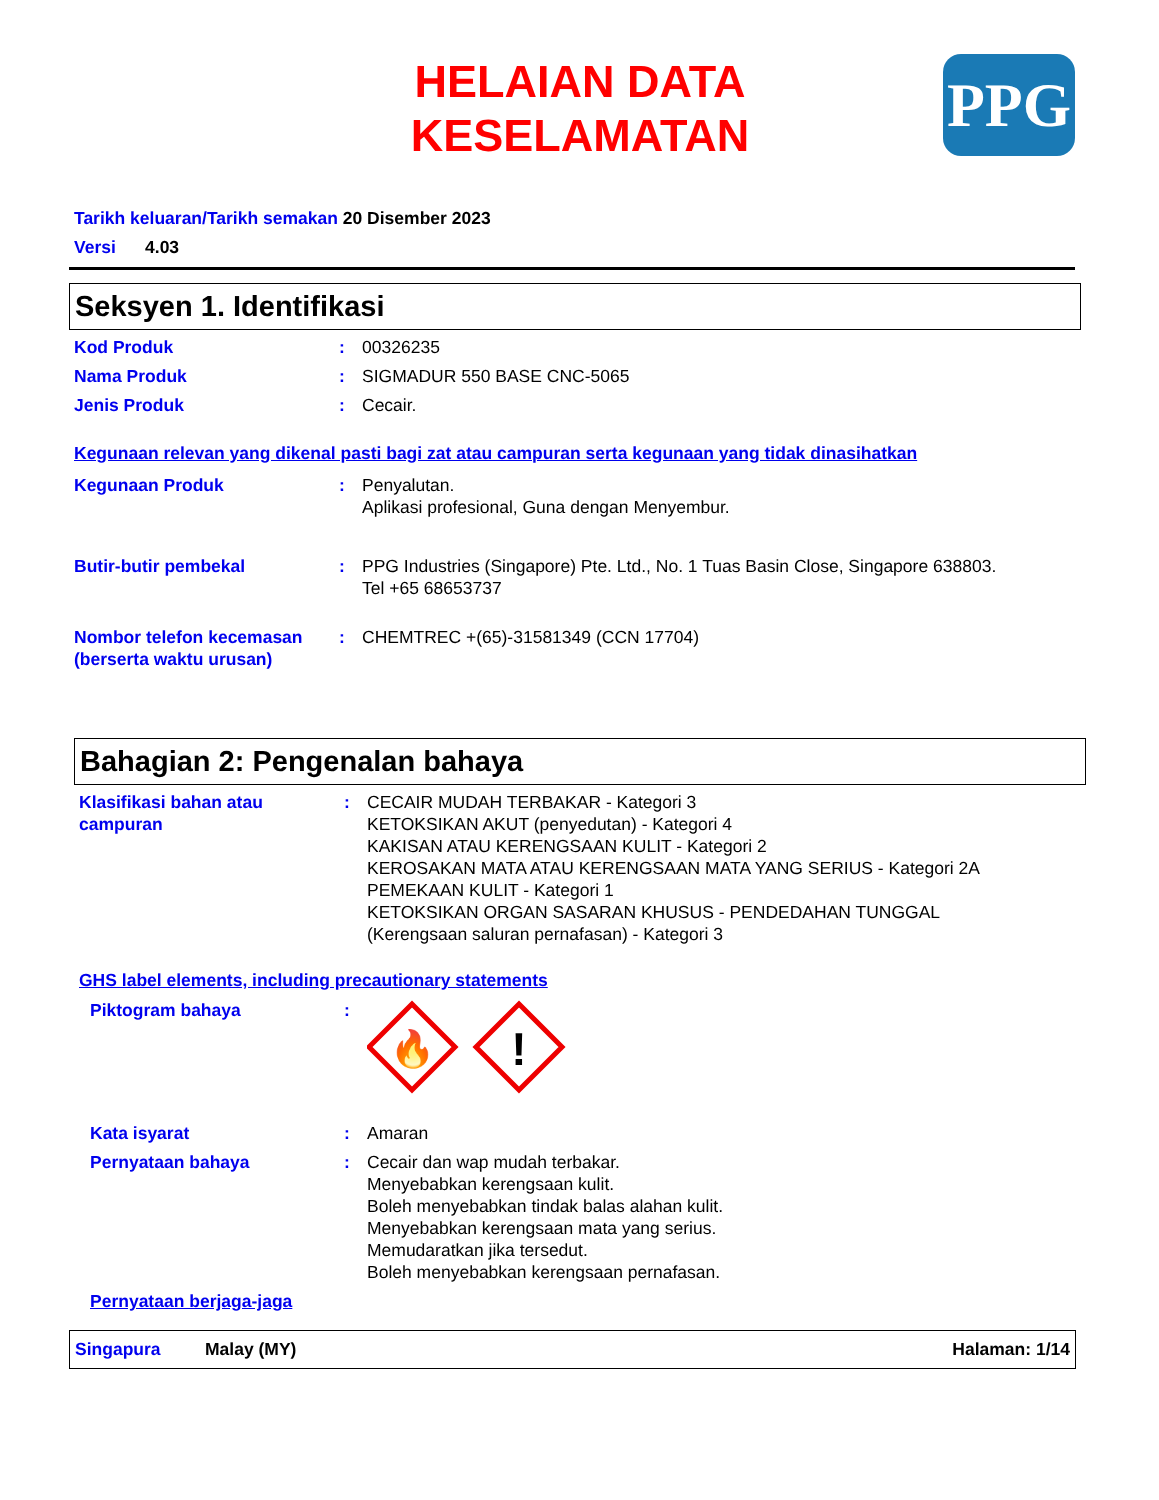HELAIAN DATA KESELAMATAN
PPG
Tarikh keluaran/Tarikh semakan 20 Disember 2023
Versi 4.03
Seksyen 1. Identifikasi
Kod Produk : 00326235
Nama Produk : SIGMADUR 550 BASE CNC-5065
Jenis Produk : Cecair.
Kegunaan relevan yang dikenal pasti bagi zat atau campuran serta kegunaan yang tidak dinasihatkan
Kegunaan Produk : Penyalutan.
Aplikasi profesional, Guna dengan Menyembur.
Butir-butir pembekal : PPG Industries (Singapore) Pte. Ltd., No. 1 Tuas Basin Close, Singapore 638803.
Tel +65 68653737
Nombor telefon kecemasan (berserta waktu urusan)
: CHEMTREC +(65)-31581349 (CCN 17704)
Bahagian 2: Pengenalan bahaya
Klasifikasi bahan atau campuran
: CECAIR MUDAH TERBAKAR - Kategori 3
KETOKSIKAN AKUT (penyedutan) - Kategori 4
KAKISAN ATAU KERENGSAAN KULIT - Kategori 2
KEROSAKAN MATA ATAU KERENGSAAN MATA YANG SERIUS - Kategori 2A
PEMEKAAN KULIT - Kategori 1
KETOKSIKAN ORGAN SASARAN KHUSUS - PENDEDAHAN TUNGGAL
(Kerengsaan saluran pernafasan) - Kategori 3
GHS label elements, including precautionary statements
Piktogram bahaya :
🔥
!
Kata isyarat : Amaran
Pernyataan bahaya : Cecair dan wap mudah terbakar.
Menyebabkan kerengsaan kulit.
Boleh menyebabkan tindak balas alahan kulit.
Menyebabkan kerengsaan mata yang serius.
Memudaratkan jika tersedut.
Boleh menyebabkan kerengsaan pernafasan.
Pernyataan berjaga-jaga
Singapura Malay (MY) Halaman: 1/14